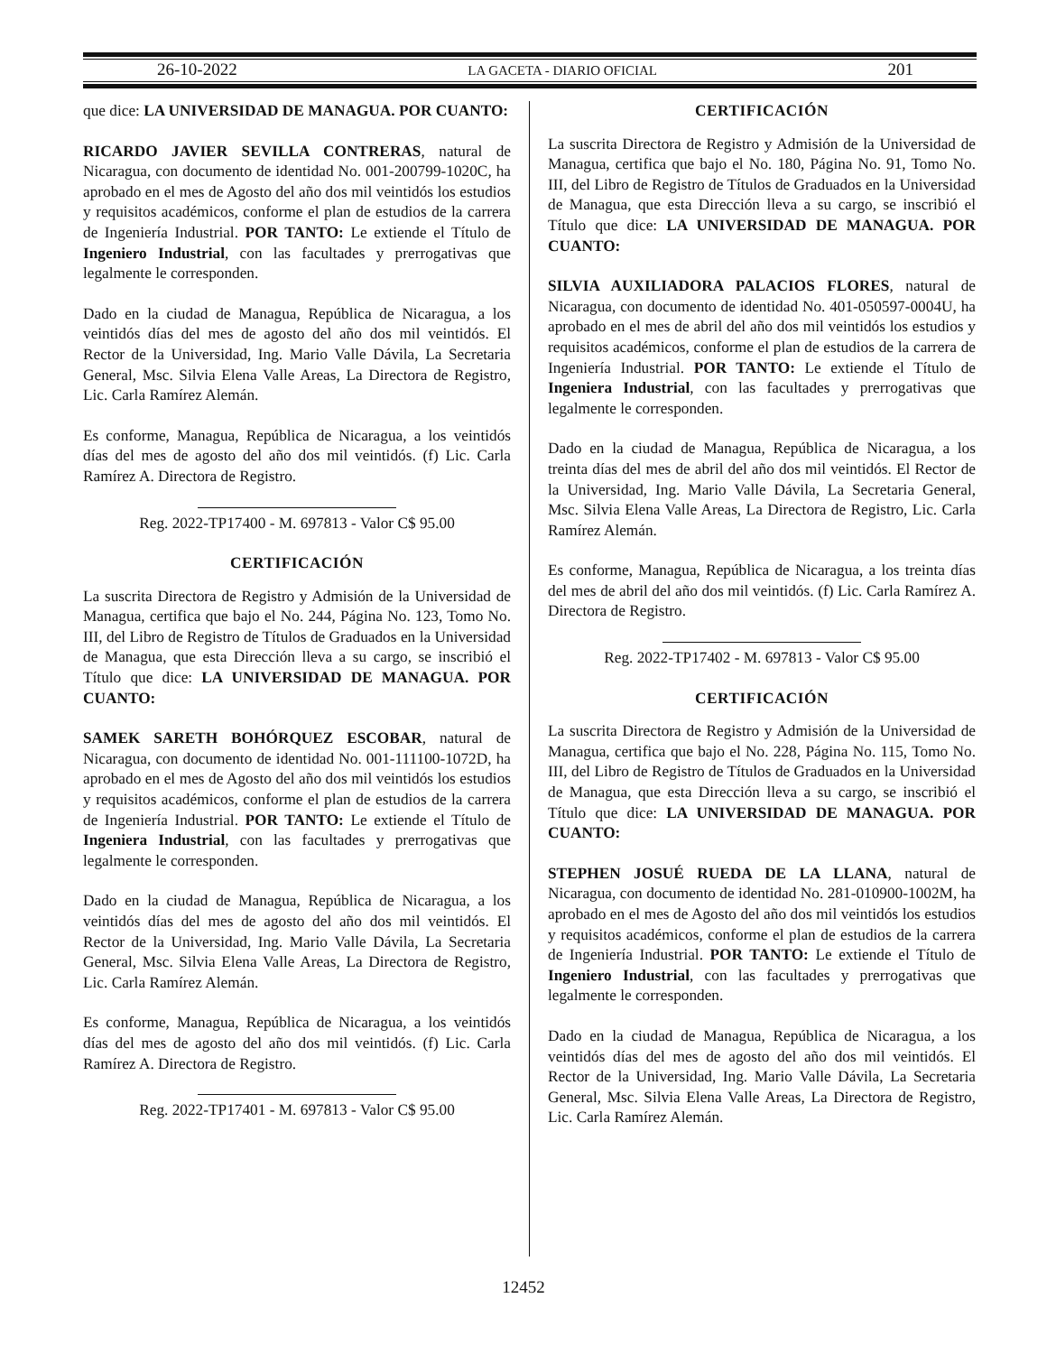26-10-2022 LA GACETA - DIARIO OFICIAL 201
que dice: LA UNIVERSIDAD DE MANAGUA. POR CUANTO:
RICARDO JAVIER SEVILLA CONTRERAS, natural de Nicaragua, con documento de identidad No. 001-200799-1020C, ha aprobado en el mes de Agosto del año dos mil veintidós los estudios y requisitos académicos, conforme el plan de estudios de la carrera de Ingeniería Industrial. POR TANTO: Le extiende el Título de Ingeniero Industrial, con las facultades y prerrogativas que legalmente le corresponden.
Dado en la ciudad de Managua, República de Nicaragua, a los veintidós días del mes de agosto del año dos mil veintidós. El Rector de la Universidad, Ing. Mario Valle Dávila, La Secretaria General, Msc. Silvia Elena Valle Areas, La Directora de Registro, Lic. Carla Ramírez Alemán.
Es conforme, Managua, República de Nicaragua, a los veintidós días del mes de agosto del año dos mil veintidós. (f) Lic. Carla Ramírez A. Directora de Registro.
Reg. 2022-TP17400 - M. 697813 - Valor C$ 95.00
CERTIFICACIÓN
La suscrita Directora de Registro y Admisión de la Universidad de Managua, certifica que bajo el No. 244, Página No. 123, Tomo No. III, del Libro de Registro de Títulos de Graduados en la Universidad de Managua, que esta Dirección lleva a su cargo, se inscribió el Título que dice: LA UNIVERSIDAD DE MANAGUA. POR CUANTO:
SAMEK SARETH BOHÓRQUEZ ESCOBAR, natural de Nicaragua, con documento de identidad No. 001-111100-1072D, ha aprobado en el mes de Agosto del año dos mil veintidós los estudios y requisitos académicos, conforme el plan de estudios de la carrera de Ingeniería Industrial. POR TANTO: Le extiende el Título de Ingeniera Industrial, con las facultades y prerrogativas que legalmente le corresponden.
Dado en la ciudad de Managua, República de Nicaragua, a los veintidós días del mes de agosto del año dos mil veintidós. El Rector de la Universidad, Ing. Mario Valle Dávila, La Secretaria General, Msc. Silvia Elena Valle Areas, La Directora de Registro, Lic. Carla Ramírez Alemán.
Es conforme, Managua, República de Nicaragua, a los veintidós días del mes de agosto del año dos mil veintidós. (f) Lic. Carla Ramírez A. Directora de Registro.
Reg. 2022-TP17401 - M. 697813 - Valor C$ 95.00
CERTIFICACIÓN
La suscrita Directora de Registro y Admisión de la Universidad de Managua, certifica que bajo el No. 180, Página No. 91, Tomo No. III, del Libro de Registro de Títulos de Graduados en la Universidad de Managua, que esta Dirección lleva a su cargo, se inscribió el Título que dice: LA UNIVERSIDAD DE MANAGUA. POR CUANTO:
SILVIA AUXILIADORA PALACIOS FLORES, natural de Nicaragua, con documento de identidad No. 401-050597-0004U, ha aprobado en el mes de abril del año dos mil veintidós los estudios y requisitos académicos, conforme el plan de estudios de la carrera de Ingeniería Industrial. POR TANTO: Le extiende el Título de Ingeniera Industrial, con las facultades y prerrogativas que legalmente le corresponden.
Dado en la ciudad de Managua, República de Nicaragua, a los treinta días del mes de abril del año dos mil veintidós. El Rector de la Universidad, Ing. Mario Valle Dávila, La Secretaria General, Msc. Silvia Elena Valle Areas, La Directora de Registro, Lic. Carla Ramírez Alemán.
Es conforme, Managua, República de Nicaragua, a los treinta días del mes de abril del año dos mil veintidós. (f) Lic. Carla Ramírez A. Directora de Registro.
Reg. 2022-TP17402 - M. 697813 - Valor C$ 95.00
CERTIFICACIÓN
La suscrita Directora de Registro y Admisión de la Universidad de Managua, certifica que bajo el No. 228, Página No. 115, Tomo No. III, del Libro de Registro de Títulos de Graduados en la Universidad de Managua, que esta Dirección lleva a su cargo, se inscribió el Título que dice: LA UNIVERSIDAD DE MANAGUA. POR CUANTO:
STEPHEN JOSUÉ RUEDA DE LA LLANA, natural de Nicaragua, con documento de identidad No. 281-010900-1002M, ha aprobado en el mes de Agosto del año dos mil veintidós los estudios y requisitos académicos, conforme el plan de estudios de la carrera de Ingeniería Industrial. POR TANTO: Le extiende el Título de Ingeniero Industrial, con las facultades y prerrogativas que legalmente le corresponden.
Dado en la ciudad de Managua, República de Nicaragua, a los veintidós días del mes de agosto del año dos mil veintidós. El Rector de la Universidad, Ing. Mario Valle Dávila, La Secretaria General, Msc. Silvia Elena Valle Areas, La Directora de Registro, Lic. Carla Ramírez Alemán.
12452